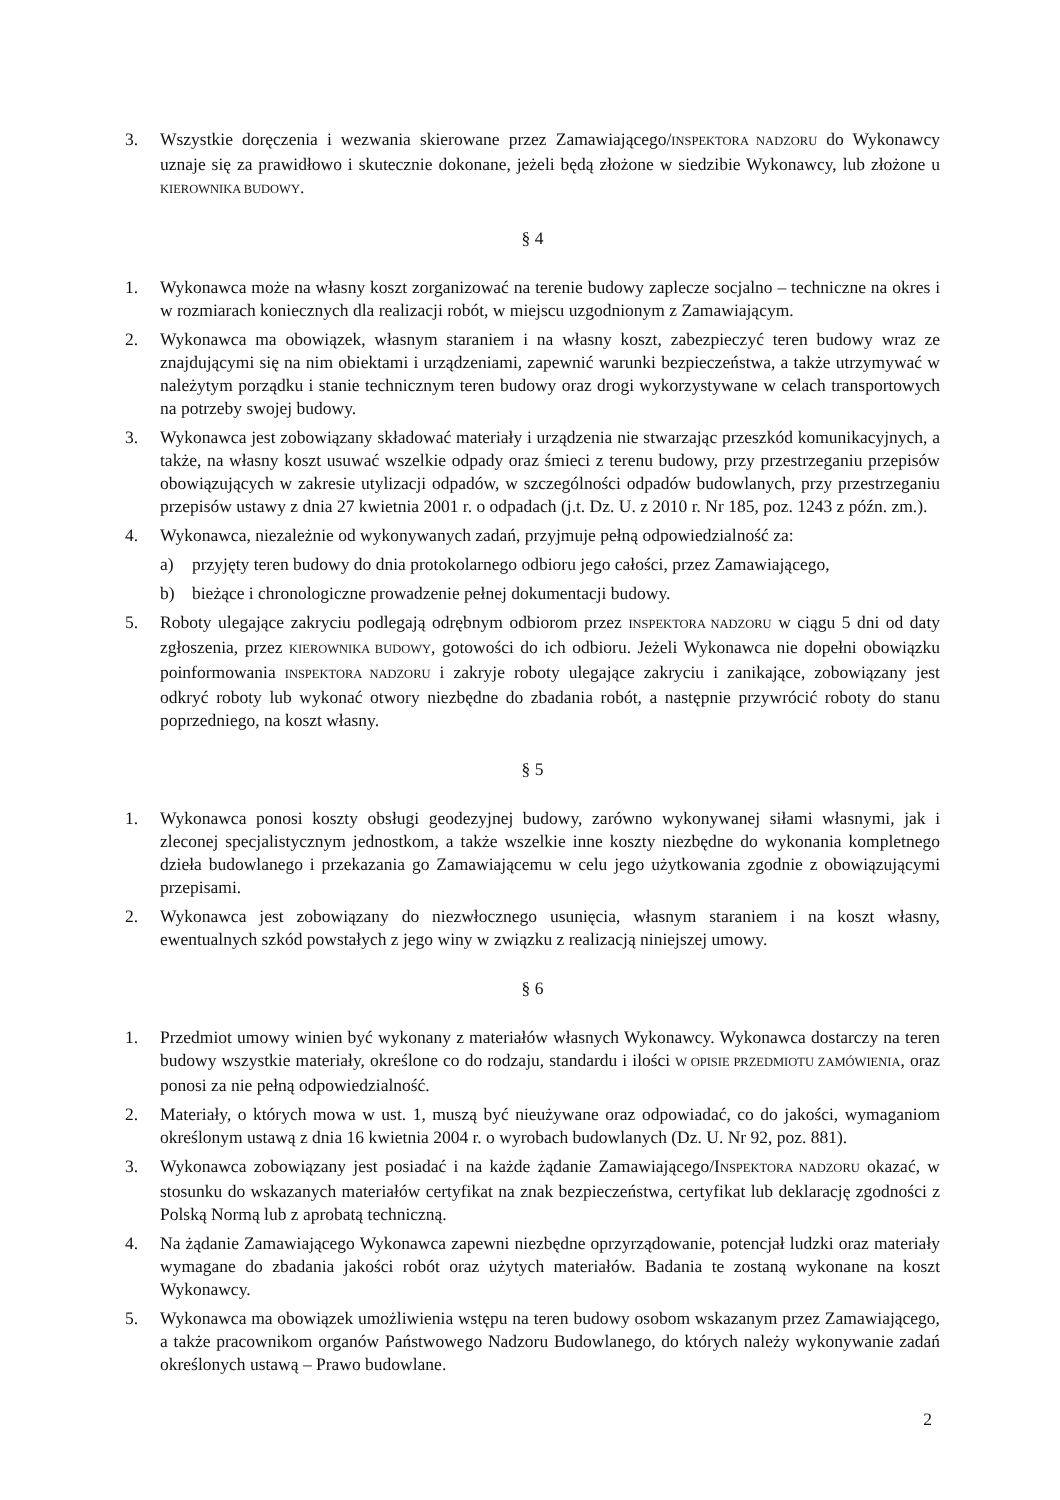3. Wszystkie doręczenia i wezwania skierowane przez Zamawiającego/INSPEKTORA NADZORU do Wykonawcy uznaje się za prawidłowo i skutecznie dokonane, jeżeli będą złożone w siedzibie Wykonawcy, lub złożone u KIEROWNIKA BUDOWY.
§ 4
1. Wykonawca może na własny koszt zorganizować na terenie budowy zaplecze socjalno – techniczne na okres i w rozmiarach koniecznych dla realizacji robót, w miejscu uzgodnionym z Zamawiającym.
2. Wykonawca ma obowiązek, własnym staraniem i na własny koszt, zabezpieczyć teren budowy wraz ze znajdującymi się na nim obiektami i urządzeniami, zapewnić warunki bezpieczeństwa, a także utrzymywać w należytym porządku i stanie technicznym teren budowy oraz drogi wykorzystywane w celach transportowych na potrzeby swojej budowy.
3. Wykonawca jest zobowiązany składować materiały i urządzenia nie stwarzając przeszkód komunikacyjnych, a także, na własny koszt usuwać wszelkie odpady oraz śmieci z terenu budowy, przy przestrzeganiu przepisów obowiązujących w zakresie utylizacji odpadów, w szczególności odpadów budowlanych, przy przestrzeganiu przepisów ustawy z dnia 27 kwietnia 2001 r. o odpadach (j.t. Dz. U. z 2010 r. Nr 185, poz. 1243 z późn. zm.).
4. Wykonawca, niezależnie od wykonywanych zadań, przyjmuje pełną odpowiedzialność za:
a) przyjęty teren budowy do dnia protokolarnego odbioru jego całości, przez Zamawiającego,
b) bieżące i chronologiczne prowadzenie pełnej dokumentacji budowy.
5. Roboty ulegające zakryciu podlegają odrębnym odbiorom przez INSPEKTORA NADZORU w ciągu 5 dni od daty zgłoszenia, przez KIEROWNIKA BUDOWY, gotowości do ich odbioru. Jeżeli Wykonawca nie dopełni obowiązku poinformowania INSPEKTORA NADZORU i zakryje roboty ulegające zakryciu i zanikające, zobowiązany jest odkryć roboty lub wykonać otwory niezbędne do zbadania robót, a następnie przywrócić roboty do stanu poprzedniego, na koszt własny.
§ 5
1. Wykonawca ponosi koszty obsługi geodezyjnej budowy, zarówno wykonywanej siłami własnymi, jak i zleconej specjalistycznym jednostkom, a także wszelkie inne koszty niezbędne do wykonania kompletnego dzieła budowlanego i przekazania go Zamawiającemu w celu jego użytkowania zgodnie z obowiązującymi przepisami.
2. Wykonawca jest zobowiązany do niezwłocznego usunięcia, własnym staraniem i na koszt własny, ewentualnych szkód powstałych z jego winy w związku z realizacją niniejszej umowy.
§ 6
1. Przedmiot umowy winien być wykonany z materiałów własnych Wykonawcy. Wykonawca dostarczy na teren budowy wszystkie materiały, określone co do rodzaju, standardu i ilości W OPISIE PRZEDMIOTU ZAMÓWIENIA, oraz ponosi za nie pełną odpowiedzialność.
2. Materiały, o których mowa w ust. 1, muszą być nieużywane oraz odpowiadać, co do jakości, wymaganiom określonym ustawą z dnia 16 kwietnia 2004 r. o wyrobach budowlanych (Dz. U. Nr 92, poz. 881).
3. Wykonawca zobowiązany jest posiadać i na każde żądanie Zamawiającego/INSPEKTORA NADZORU okazać, w stosunku do wskazanych materiałów certyfikat na znak bezpieczeństwa, certyfikat lub deklarację zgodności z Polską Normą lub z aprobatą techniczną.
4. Na żądanie Zamawiającego Wykonawca zapewni niezbędne oprzyrządowanie, potencjał ludzki oraz materiały wymagane do zbadania jakości robót oraz użytych materiałów. Badania te zostaną wykonane na koszt Wykonawcy.
5. Wykonawca ma obowiązek umożliwienia wstępu na teren budowy osobom wskazanym przez Zamawiającego, a także pracownikom organów Państwowego Nadzoru Budowlanego, do których należy wykonywanie zadań określonych ustawą – Prawo budowlane.
2